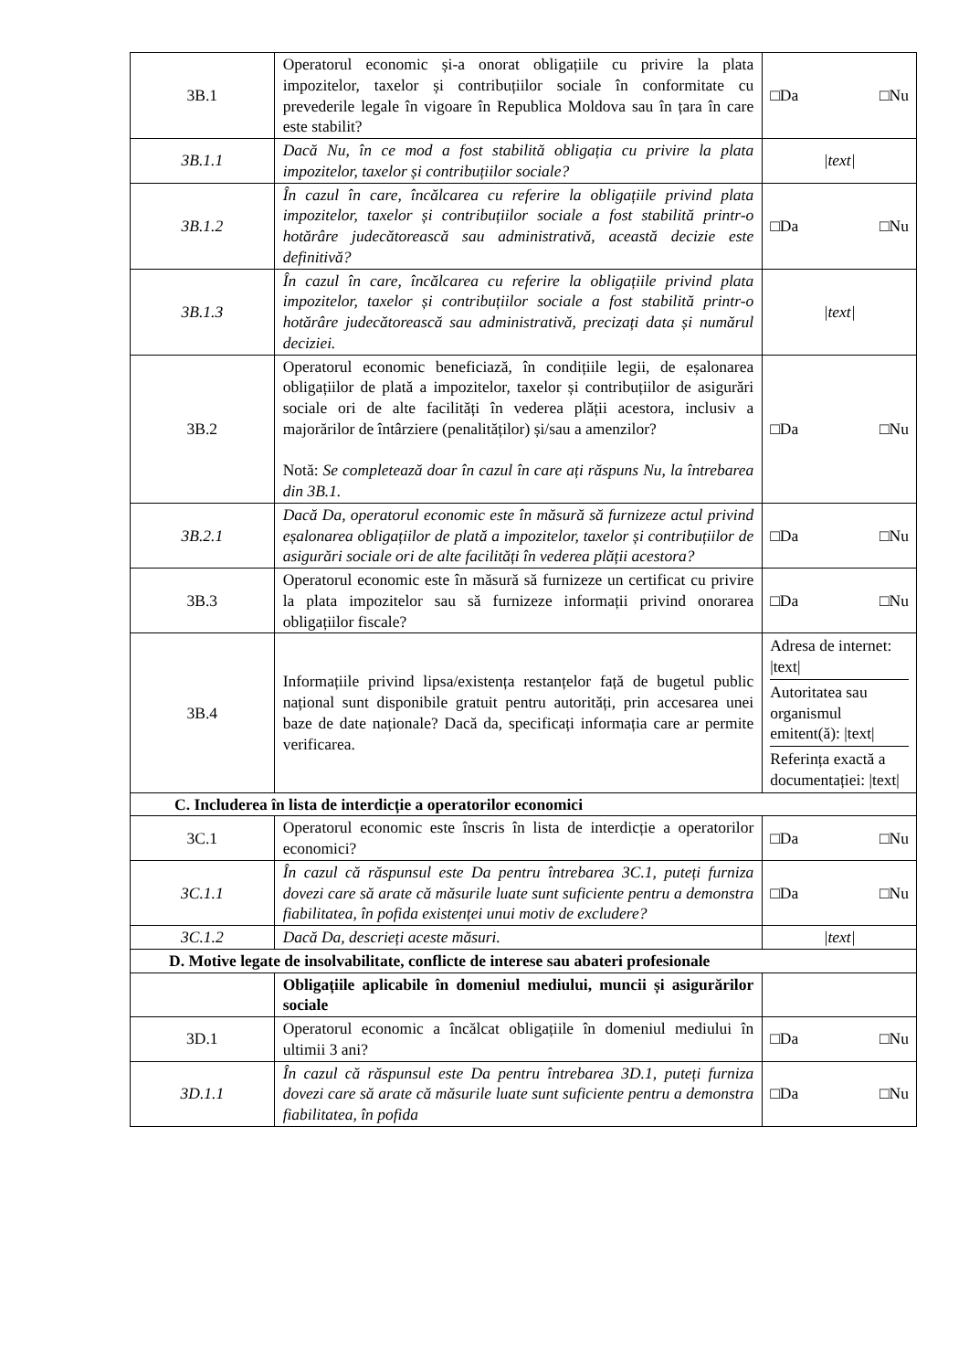| 3B.1 | Operatorul economic și-a onorat obligațiile cu privire la plata impozitelor, taxelor și contribuțiilor sociale în conformitate cu prevederile legale în vigoare în Republica Moldova sau în țara în care este stabilit? | □Da □Nu |
| 3B.1.1 | Dacă Nu, în ce mod a fost stabilită obligația cu privire la plata impozitelor, taxelor și contribuțiilor sociale? | /text/ |
| 3B.1.2 | În cazul în care, încălcarea cu referire la obligațiile privind plata impozitelor, taxelor și contribuțiilor sociale a fost stabilită printr-o hotărâre judecătorească sau administrativă, această decizie este definitivă? | □Da □Nu |
| 3B.1.3 | În cazul în care, încălcarea cu referire la obligațiile privind plata impozitelor, taxelor și contribuțiilor sociale a fost stabilită printr-o hotărâre judecătorească sau administrativă, precizați data și numărul deciziei. | /text/ |
| 3B.2 | Operatorul economic beneficiază, în condițiile legii, de eșalonarea obligațiilor de plată a impozitelor, taxelor și contribuțiilor de asigurări sociale ori de alte facilități în vederea plății acestora, inclusiv a majorărilor de întârziere (penalităților) și/sau a amenzilor? Notă: Se completează doar în cazul în care ați răspuns Nu, la întrebarea din 3B.1. | □Da □Nu |
| 3B.2.1 | Dacă Da, operatorul economic este în măsură să furnizeze actul privind eșalonarea obligațiilor de plată a impozitelor, taxelor și contribuțiilor de asigurări sociale ori de alte facilități în vederea plății acestora? | □Da □Nu |
| 3B.3 | Operatorul economic este în măsură să furnizeze un certificat cu privire la plata impozitelor sau să furnizeze informații privind onorarea obligațiilor fiscale? | □Da □Nu |
| 3B.4 | Informațiile privind lipsa/existența restanțelor față de bugetul public național sunt disponibile gratuit pentru autorități, prin accesarea unei baze de date naționale? Dacă da, specificați informația care ar permite verificarea. | Adresa de internet: /text/ Autoritatea sau organismul emitent(ă): /text/ Referința exactă a documentației: /text/ |
| C. Includerea în lista de interdicție a operatorilor economici | | |
| 3C.1 | Operatorul economic este înscris în lista de interdicție a operatorilor economici? | □Da □Nu |
| 3C.1.1 | În cazul că răspunsul este Da pentru întrebarea 3C.1, puteți furniza dovezi care să arate că măsurile luate sunt suficiente pentru a demonstra fiabilitatea, în pofida existenței unui motiv de excludere? | □Da □Nu |
| 3C.1.2 | Dacă Da, descrieți aceste măsuri. | /text/ |
| D. Motive legate de insolvabilitate, conflicte de interese sau abateri profesionale | | |
| | Obligațiile aplicabile în domeniul mediului, muncii și asigurărilor sociale | |
| 3D.1 | Operatorul economic a încălcat obligațiile în domeniul mediului în ultimii 3 ani? | □Da □Nu |
| 3D.1.1 | În cazul că răspunsul este Da pentru întrebarea 3D.1, puteți furniza dovezi care să arate că măsurile luate sunt suficiente pentru a demonstra fiabilitatea, în pofida | □Da □Nu |